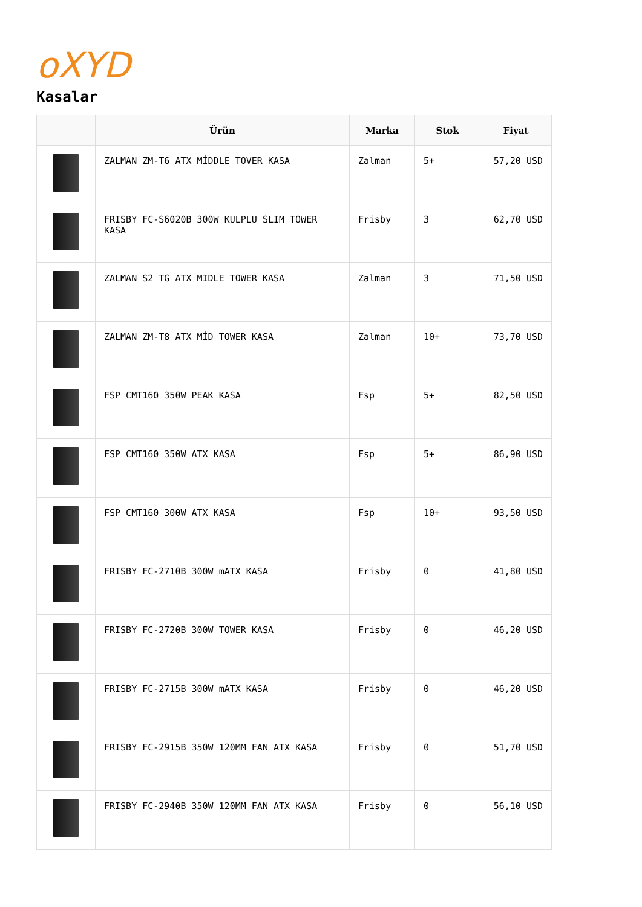oXYD
Kasalar
| | Ürün | Marka | Stok | Fiyat |
| --- | --- | --- | --- | --- |
| | ZALMAN ZM-T6 ATX MİDDLE TOVER KASA | Zalman | 5+ | 57,20 USD |
| | FRISBY FC-S6020B 300W KULPLU SLIM TOWER KASA | Frisby | 3 | 62,70 USD |
| | ZALMAN S2 TG ATX MIDLE TOWER KASA | Zalman | 3 | 71,50 USD |
| | ZALMAN ZM-T8 ATX MİD TOWER KASA | Zalman | 10+ | 73,70 USD |
| | FSP CMT160 350W PEAK KASA | Fsp | 5+ | 82,50 USD |
| | FSP CMT160 350W ATX KASA | Fsp | 5+ | 86,90 USD |
| | FSP CMT160 300W ATX KASA | Fsp | 10+ | 93,50 USD |
| | FRISBY FC-2710B 300W mATX KASA | Frisby | 0 | 41,80 USD |
| | FRISBY FC-2720B 300W TOWER KASA | Frisby | 0 | 46,20 USD |
| | FRISBY FC-2715B 300W mATX KASA | Frisby | 0 | 46,20 USD |
| | FRISBY FC-2915B 350W 120MM FAN ATX KASA | Frisby | 0 | 51,70 USD |
| | FRISBY FC-2940B 350W 120MM FAN ATX KASA | Frisby | 0 | 56,10 USD |